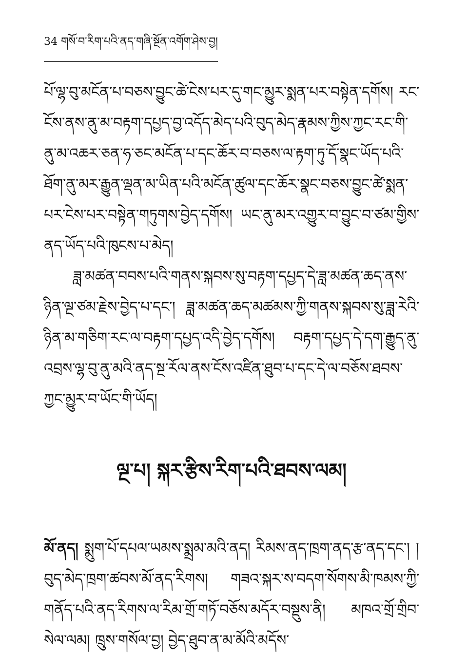34 གསོ་བ་རིག་པའི་ནད་གཞི་སྔོན་འགོག་ཤེས་བྱ།
པོ་ལྷ་བུ་མངོན་པ་བཅས་བྱུང་ཚེ་ངེས་པར་དུ་གང་མྱུར་སྨན་པར་བསྟེན་དགོས། རང་ངོས་ནས་ནུ་མ་བརྟག་དཔྱད་བྱ་འདོད་མེད་པའི་བུད་མེད་རྣམས་ཀྱིས་ཀྱང་རང་གི་ནུ་མ་འཆར་ཅན་ཧ་ཅང་མངོན་པ་དང་ཆོར་བ་བཅས་ལ་རྟག་ཏུ་དོ་སྣང་ཡོད་པའི་ཐོག་ནུ་མར་རྒྱུན་ལྡན་མ་ཡིན་པའི་མངོན་ཚུལ་དང་ཆོར་སྣང་བཅས་བྱུང་ཚེ་སྨན་པར་ངེས་པར་བསྟེན་གཏུགས་བྱེད་དགོས། ཡང་ནུ་མར་འགྱུར་བ་བྱུང་བ་ཙམ་གྱིས་ནད་ཡོད་པའི་ཁུངས་པ་མེད།
ཟླ་མཚན་བབས་པའི་གནས་སྐབས་སུ་བརྟག་དཔྱད་དེ་ཟླ་མཚན་ཆད་ནས་ཉིན་ལྔ་ཙམ་རྗེས་བྱེད་པ་དང་། ཟླ་མཚན་ཆད་མཚམས་ཀྱི་གནས་སྐབས་སུ་ཟླ་རེའི་ཉིན་མ་གཅིག་རང་ལ་བརྟག་དཔྱད་འདི་བྱེད་དགོས། བརྟག་དཔྱད་དེ་དག་རྒྱུད་ནུ་འབྲས་ལྷ་བུ་ནུ་མའི་ནད་སྔ་རོལ་ནས་ངོས་འཛིན་ཐུབ་པ་དང་དེ་ལ་བཅོས་ཐབས་ཀྱང་མྱུར་བ་ཡོང་གི་ཡོད།
ལྔ་པ། སྐར་རྩིས་རིག་པའི་ཐབས་ལམ།
མོ་ནད། སྨུག་པོ་དཔལ་ཡམས་སྨྲམ་མའི་ནད། རིམས་ནད་ཁྲག་ནད་རྩ་ནད་དང་། །བུད་མེད་ཁྲག་ཚབས་མོ་ནད་རིགས། གཟའ་སྐར་ས་བདག་སོགས་མི་ཁམས་ཀྱི་གནོད་པའི་ནད་རིགས་ལ་རིམ་གྲོ་གཏོ་བཅོས་མདོར་བསྡུས་ནི། མཁའ་གྲོ་གྲིབ་སེལ་ལམ། ཁྲུས་གསོལ་བྱ། བྱེད་ཐུབ་ན་མ་མོའི་མདོས་